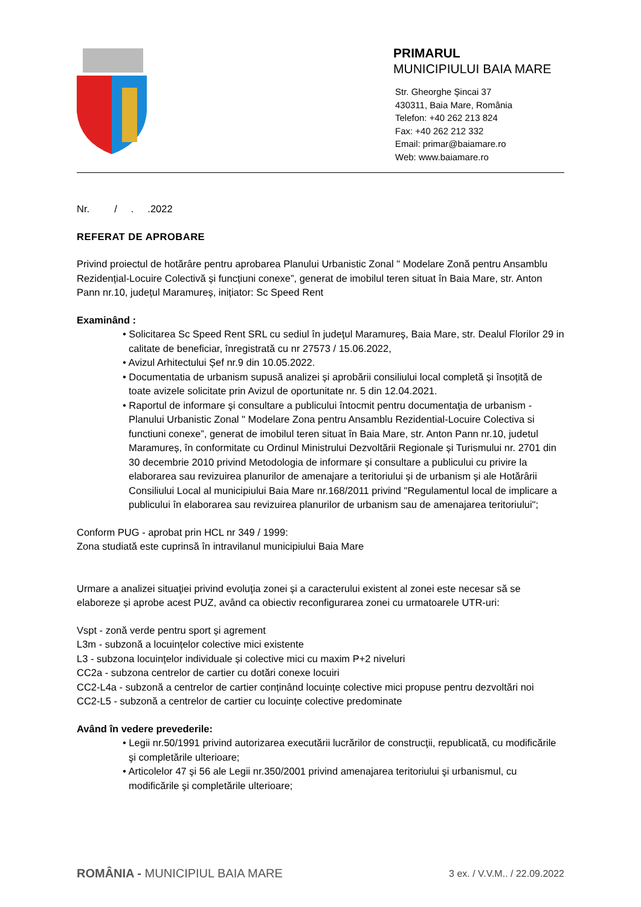PRIMARUL
MUNICIPIULUI BAIA MARE
Str. Gheorghe Şincai 37
430311, Baia Mare, România
Telefon: +40 262 213 824
Fax: +40 262 212 332
Email: primar@baiamare.ro
Web: www.baiamare.ro
Nr. / . .2022
REFERAT DE APROBARE
Privind proiectul de hotărâre pentru aprobarea Planului Urbanistic Zonal " Modelare Zonă pentru Ansamblu Rezidențial-Locuire Colectivă și funcțiuni conexe”, generat de imobilul teren situat în Baia Mare, str. Anton Pann nr.10, județul Maramureș, inițiator: Sc Speed Rent
Examinând :
• Solicitarea Sc Speed Rent SRL cu sediul în judeţul Maramureş, Baia Mare, str. Dealul Florilor 29 in calitate de beneficiar, înregistrată cu nr 27573 / 15.06.2022,
• Avizul Arhitectului Șef nr.9 din 10.05.2022.
• Documentatia de urbanism supusă analizei și aprobării consiliului local completă și însoțită de toate avizele solicitate prin Avizul de oportunitate nr. 5 din 12.04.2021.
• Raportul de informare şi consultare a publicului întocmit pentru documentaţia de urbanism - Planului Urbanistic Zonal " Modelare Zona pentru Ansamblu Rezidential-Locuire Colectiva si functiuni conexe”, generat de imobilul teren situat în Baia Mare, str. Anton Pann nr.10, judetul Maramureș, în conformitate cu Ordinul Ministrului Dezvoltării Regionale și Turismului nr. 2701 din 30 decembrie 2010 privind Metodologia de informare și consultare a publicului cu privire la elaborarea sau revizuirea planurilor de amenajare a teritoriului și de urbanism și ale Hotărârii Consiliului Local al municipiului Baia Mare nr.168/2011 privind "Regulamentul local de implicare a publicului în elaborarea sau revizuirea planurilor de urbanism sau de amenajarea teritoriului";
Conform PUG - aprobat prin HCL nr 349 / 1999:
Zona studiată este cuprinsă în intravilanul municipiului Baia Mare
Urmare a analizei situaţiei privind evoluţia zonei și a caracterului existent al zonei este necesar să se elaboreze și aprobe acest PUZ, având ca obiectiv reconfigurarea zonei cu urmatoarele UTR-uri:
Vspt - zonă verde pentru sport și agrement
L3m - subzonă a locuințelor colective mici existente
L3 - subzona locuințelor individuale și colective mici cu maxim P+2 niveluri
CC2a - subzona centrelor de cartier cu dotări conexe locuiri
CC2-L4a - subzonă a centrelor de cartier conținând locuințe colective mici propuse pentru dezvoltări noi
CC2-L5 - subzonă a centrelor de cartier cu locuințe colective predominate
Având în vedere prevederile:
• Legii nr.50/1991 privind autorizarea executării lucrărilor de construcţii, republicată, cu modificările şi completările ulterioare;
• Articolelor 47 şi 56 ale Legii nr.350/2001 privind amenajarea teritoriului şi urbanismul, cu modificările şi completările ulterioare;
ROMÂNIA - MUNICIPIUL BAIA MARE
3 ex. / V.V.M.. / 22.09.2022